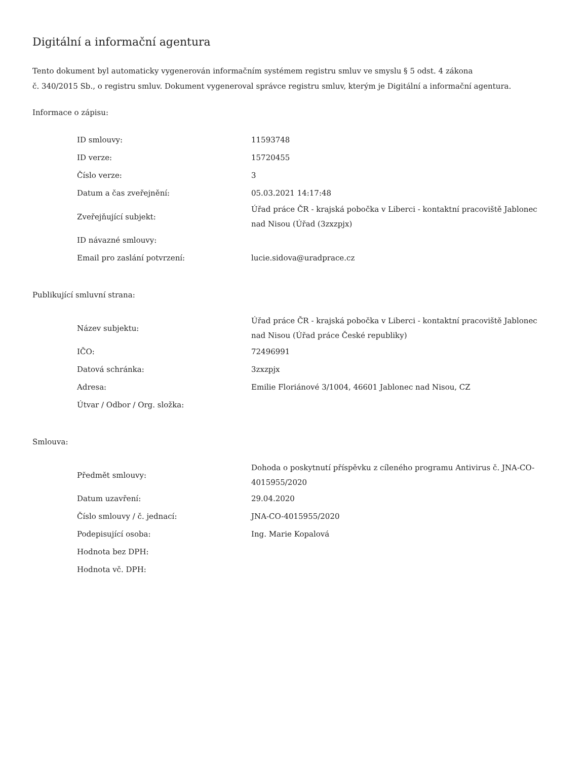Digitální a informační agentura
Tento dokument byl automaticky vygenerován informačním systémem registru smluv ve smyslu § 5 odst. 4 zákona
č. 340/2015 Sb., o registru smluv. Dokument vygeneroval správce registru smluv, kterým je Digitální a informační agentura.
Informace o zápisu:
| ID smlouvy: | 11593748 |
| ID verze: | 15720455 |
| Číslo verze: | 3 |
| Datum a čas zveřejnění: | 05.03.2021 14:17:48 |
| Zveřejňující subjekt: | Úřad práce ČR - krajská pobočka v Liberci - kontaktní pracoviště Jablonec nad Nisou (Úřad (3zxzpjx) |
| ID návazné smlouvy: | |
| Email pro zaslání potvrzení: | lucie.sidova@uradprace.cz |
Publikující smluvní strana:
| Název subjektu: | Úřad práce ČR - krajská pobočka v Liberci - kontaktní pracoviště Jablonec nad Nisou (Úřad práce České republiky) |
| IČO: | 72496991 |
| Datová schránka: | 3zxzpjx |
| Adresa: | Emilie Floriánové 3/1004, 46601 Jablonec nad Nisou, CZ |
| Útvar / Odbor / Org. složka: | |
Smlouva:
| Předmět smlouvy: | Dohoda o poskytnutí příspěvku z cíleného programu Antivirus č. JNA-CO-4015955/2020 |
| Datum uzavření: | 29.04.2020 |
| Číslo smlouvy / č. jednací: | JNA-CO-4015955/2020 |
| Podepisující osoba: | Ing. Marie Kopalová |
| Hodnota bez DPH: | |
| Hodnota vč. DPH: | |